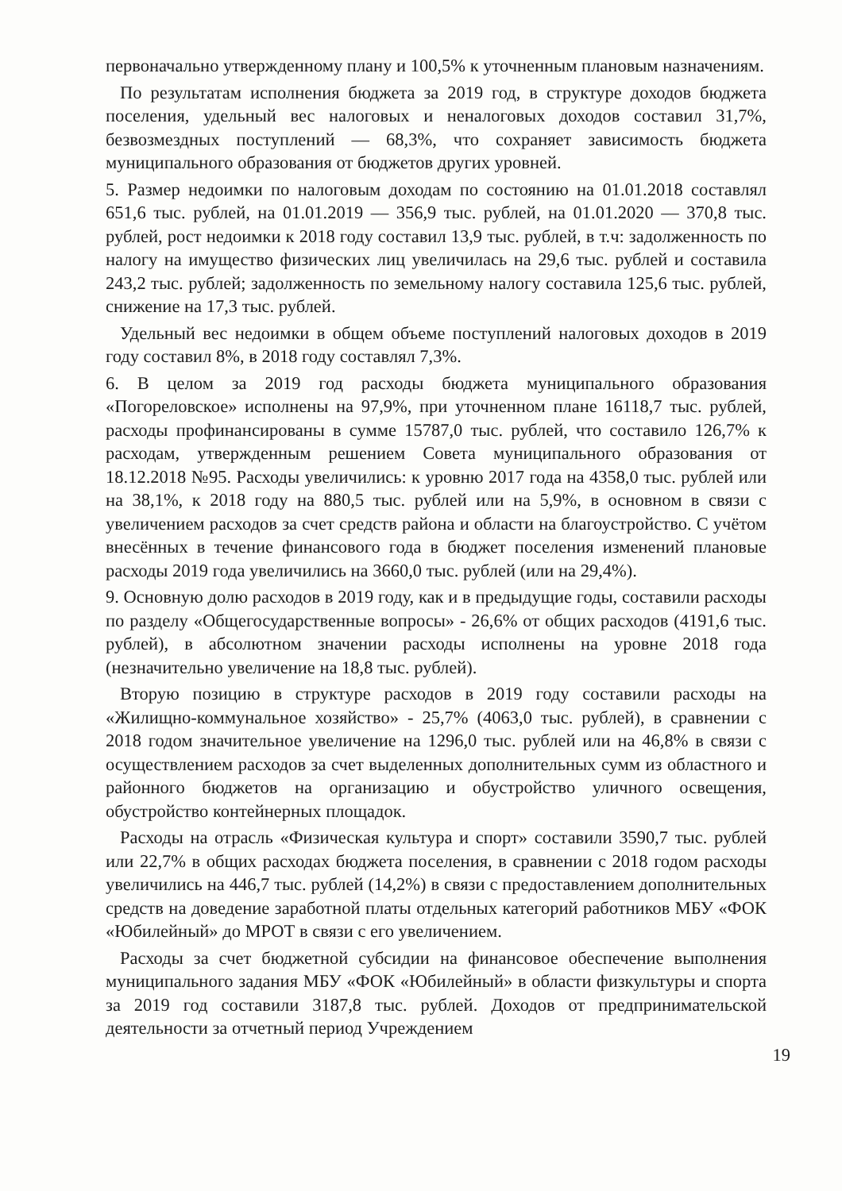первоначально утвержденному плану и 100,5% к уточненным плановым назначениям.
По результатам исполнения бюджета за 2019 год, в структуре доходов бюджета поселения, удельный вес налоговых и неналоговых доходов составил 31,7%, безвозмездных поступлений — 68,3%, что сохраняет зависимость бюджета муниципального образования от бюджетов других уровней.
5. Размер недоимки по налоговым доходам по состоянию на 01.01.2018 составлял 651,6 тыс. рублей, на 01.01.2019 — 356,9 тыс. рублей, на 01.01.2020 — 370,8 тыс. рублей, рост недоимки к 2018 году составил 13,9 тыс. рублей, в т.ч: задолженность по налогу на имущество физических лиц увеличилась на 29,6 тыс. рублей и составила 243,2 тыс. рублей; задолженность по земельному налогу составила 125,6 тыс. рублей, снижение на 17,3 тыс. рублей.
Удельный вес недоимки в общем объеме поступлений налоговых доходов в 2019 году составил 8%, в 2018 году составлял 7,3%.
6. В целом за 2019 год расходы бюджета муниципального образования «Погореловское» исполнены на 97,9%, при уточненном плане 16118,7 тыс. рублей, расходы профинансированы в сумме 15787,0 тыс. рублей, что составило 126,7% к расходам, утвержденным решением Совета муниципального образования от 18.12.2018 №95. Расходы увеличились: к уровню 2017 года на 4358,0 тыс. рублей или на 38,1%, к 2018 году на 880,5 тыс. рублей или на 5,9%, в основном в связи с увеличением расходов за счет средств района и области на благоустройство. С учётом внесённых в течение финансового года в бюджет поселения изменений плановые расходы 2019 года увеличились на 3660,0 тыс. рублей (или на 29,4%).
9. Основную долю расходов в 2019 году, как и в предыдущие годы, составили расходы по разделу «Общегосударственные вопросы» - 26,6% от общих расходов (4191,6 тыс. рублей), в абсолютном значении расходы исполнены на уровне 2018 года (незначительно увеличение на 18,8 тыс. рублей).
Вторую позицию в структуре расходов в 2019 году составили расходы на «Жилищно-коммунальное хозяйство» - 25,7% (4063,0 тыс. рублей), в сравнении с 2018 годом значительное увеличение на 1296,0 тыс. рублей или на 46,8% в связи с осуществлением расходов за счет выделенных дополнительных сумм из областного и районного бюджетов на организацию и обустройство уличного освещения, обустройство контейнерных площадок.
Расходы на отрасль «Физическая культура и спорт» составили 3590,7 тыс. рублей или 22,7% в общих расходах бюджета поселения, в сравнении с 2018 годом расходы увеличились на 446,7 тыс. рублей (14,2%) в связи с предоставлением дополнительных средств на доведение заработной платы отдельных категорий работников МБУ «ФОК «Юбилейный» до МРОТ в связи с его увеличением.
Расходы за счет бюджетной субсидии на финансовое обеспечение выполнения муниципального задания МБУ «ФОК «Юбилейный» в области физкультуры и спорта за 2019 год составили 3187,8 тыс. рублей. Доходов от предпринимательской деятельности за отчетный период Учреждением
19